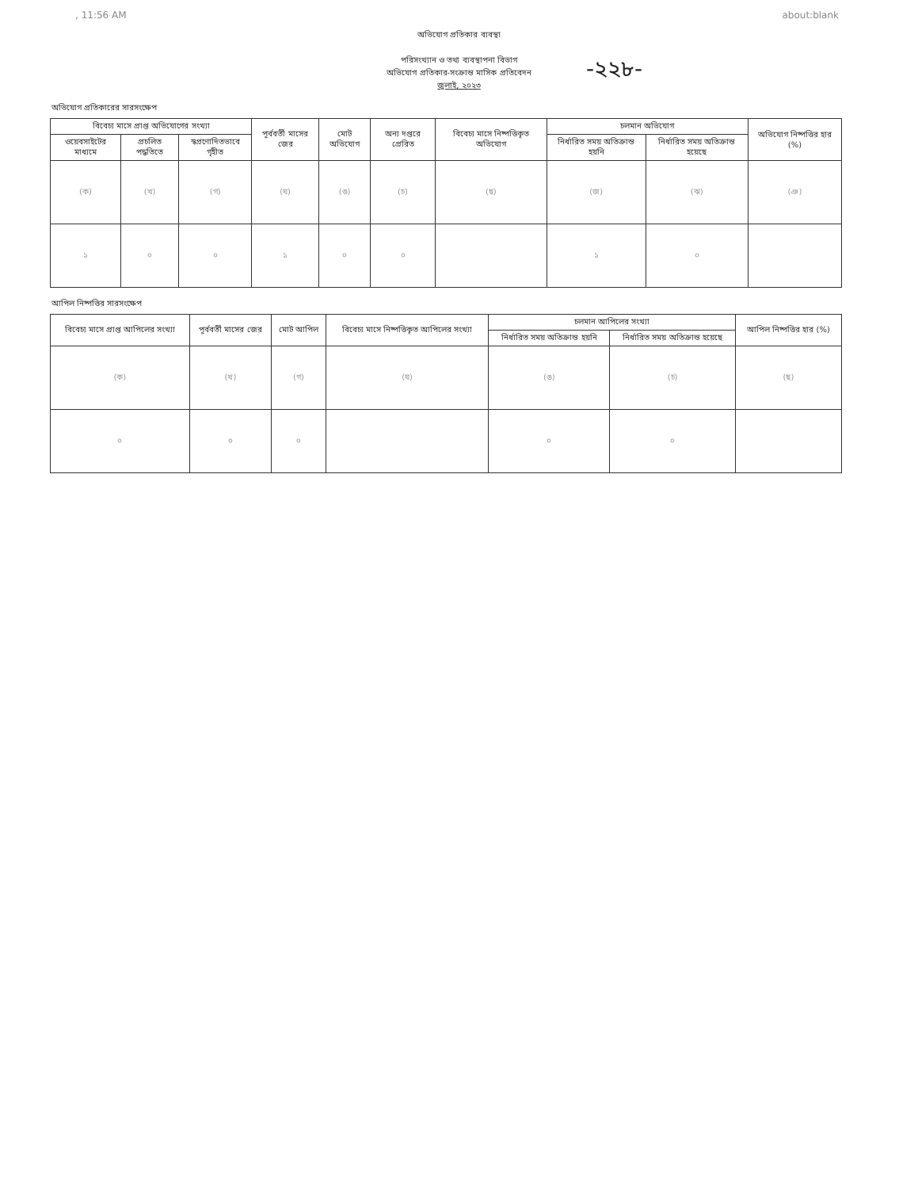, 11:56 AM about:blank
-২২৮-
অভিযোগ প্রতিকার ব্যবস্থা
পরিসংখ্যান ও তথ্য ব্যবস্থাপনা বিভাগ
অভিযোগ প্রতিকার-সংক্রান্ত মাসিক প্রতিবেদন
জুলাই, ২০২৩
অভিযোগ প্রতিকারের সারসংক্ষেপ
| বিবেচ্য মাসে প্রাপ্ত অভিযোগের সংখ্যা | | | পূর্ববর্তী মাসের জের | মোট অভিযোগ | অন্য দপ্তরে প্রেরিত | বিবেচ্য মাসে নিষ্পত্তিকৃত অভিযোগ | চলমান অভিযোগ | | অভিযোগ নিষ্পত্তির হার (%) |
| --- | --- | --- | --- | --- | --- | --- | --- | --- | --- |
| ওয়েবসাইটের মাধ্যমে | প্রচলিত পদ্ধতিতে | স্বপ্রণোদিতভাবে গৃহীত | | | | | নির্ধারিত সময় অতিক্রান্ত হয়নি | নির্ধারিত সময় অতিক্রান্ত হয়েছে | |
| (ক) | (খ) | (গ) | (ঘ) | (ঙ) | (চ) | (ছ) | (জ) | (ঝ) | (ঞ) |
| ১ | ০ | ০ | ১ | ০ | ০ | | ১ | ০ | |
আপিল নিষ্পত্তির সারসংক্ষেপ
| বিবেচ্য মাসে প্রাপ্ত আপিলের সংখ্যা | পূর্ববর্তী মাসের জের | মোট আপিল | বিবেচ্য মাসে নিষ্পত্তিকৃত আপিলের সংখ্যা | চলমান আপিলের সংখ্যা | | আপিল নিষ্পত্তির হার (%) |
| --- | --- | --- | --- | --- | --- | --- |
| | | | | নির্ধারিত সময় অতিক্রান্ত হয়নি | নির্ধারিত সময় অতিক্রান্ত হয়েছে | |
| (ক) | (খ) | (গ) | (ঘ) | (ঙ) | (চ) | (ছ) |
| ০ | ০ | ০ | | ০ | ০ | |